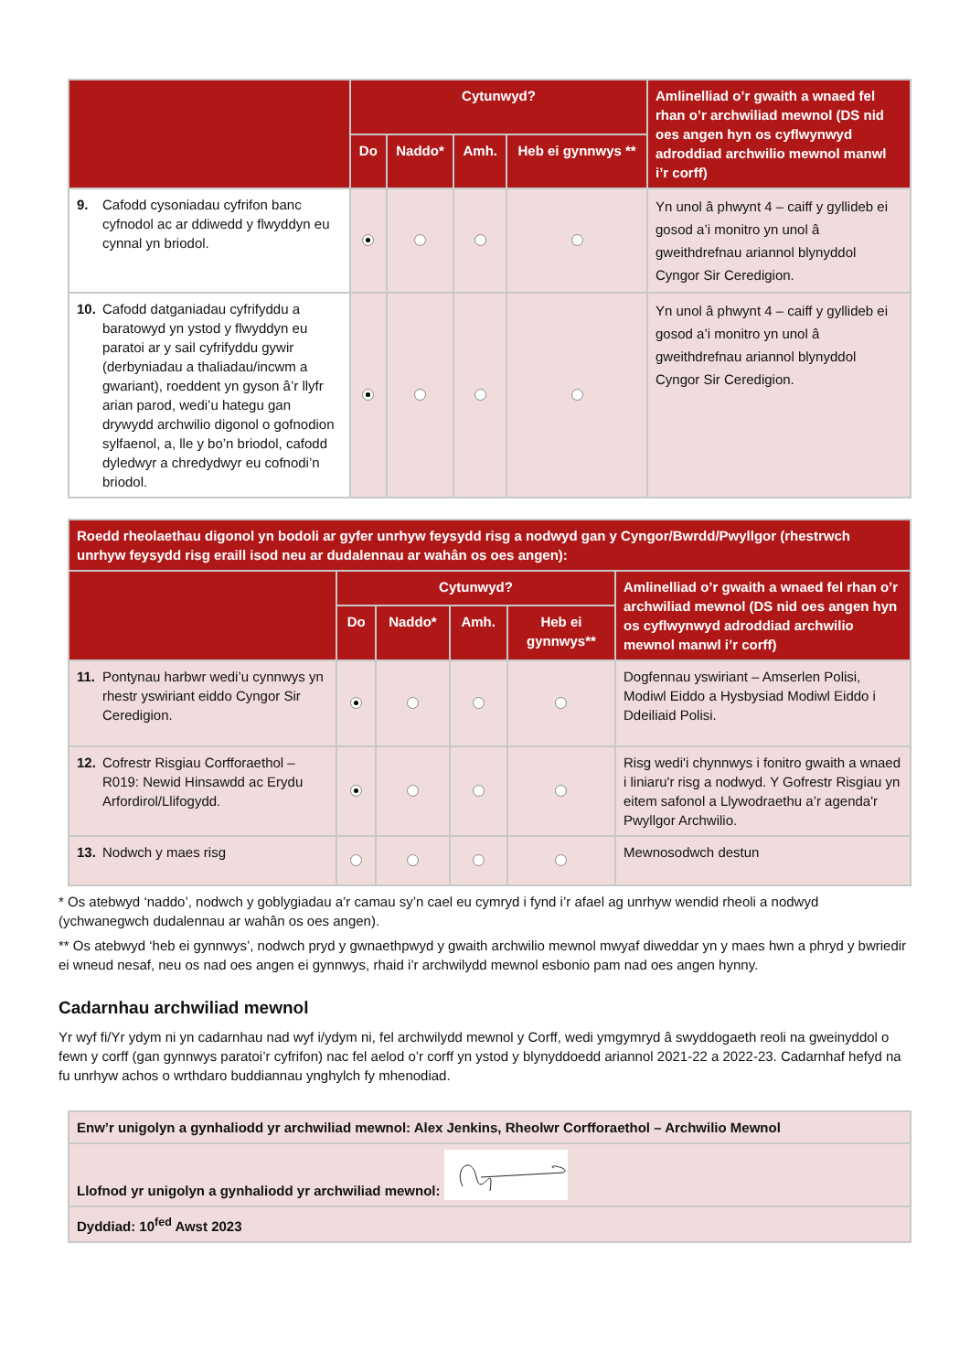| | Cytunwyd? | | | | Amlinelliad o’r gwaith a wnaed fel rhan o’r archwiliad mewnol (DS nid oes angen hyn os cyflwynwyd adroddiad archwilio mewnol manwl i’r corff) |
| --- | --- | --- | --- | --- | --- |
| | Do | Naddo* | Amh. | Heb ei gynnwys ** | |
| 9. Cafodd cysoniadau cyfrifon banc cyfnodol ac ar ddiwedd y flwyddyn eu cynnal yn briodol. | | | | | Yn unol â phwynt 4 – caiff y gyllideb ei gosod a’i monitro yn unol â gweithdrefnau ariannol blynyddol Cyngor Sir Ceredigion. |
| 10. Cafodd datganiadau cyfrifyddu a baratowyd yn ystod y flwyddyn eu paratoi ar y sail cyfrifyddu gywir (derbyniadau a thaliadau/incwm a gwariant), roeddent yn gyson â’r llyfr arian parod, wedi’u hategu gan drywydd archwilio digonol o gofnodion sylfaenol, a, lle y bo’n briodol, cafodd dyledwyr a chredydwyr eu cofnodi’n briodol. | | | | | Yn unol â phwynt 4 – caiff y gyllideb ei gosod a’i monitro yn unol â gweithdrefnau ariannol blynyddol Cyngor Sir Ceredigion. |
| Roedd rheolaethau digonol yn bodoli ar gyfer unrhyw feysydd risg a nodwyd gan y Cyngor/Bwrdd/Pwyllgor (rhestrwch unrhyw feysydd risg eraill isod neu ar dudalennau ar wahân os oes angen): | | | | | |
| --- | --- | --- | --- | --- | --- |
| | Cytunwyd? | | | | Amlinelliad o’r gwaith a wnaed fel rhan o’r archwiliad mewnol (DS nid oes angen hyn os cyflwynwyd adroddiad archwilio mewnol manwl i’r corff) |
| | Do | Naddo* | Amh. | Heb ei gynnwys** | |
| 11. Pontynau harbwr wedi’u cynnwys yn rhestr yswiriant eiddo Cyngor Sir Ceredigion. | | | | | Dogfennau yswiriant – Amserlen Polisi, Modiwl Eiddo a Hysbysiad Modiwl Eiddo i Ddeiliaid Polisi. |
| 12. Cofrestr Risgiau Corfforaethol – R019: Newid Hinsawdd ac Erydu Arfordirol/Llifogydd. | | | | | Risg wedi'i chynnwys i fonitro gwaith a wnaed i liniaru'r risg a nodwyd. Y Gofrestr Risgiau yn eitem safonol a Llywodraethu a’r agenda'r Pwyllgor Archwilio. |
| 13. Nodwch y maes risg | | | | | Mewnosodwch destun |
* Os atebwyd ‘naddo’, nodwch y goblygiadau a’r camau sy’n cael eu cymryd i fynd i’r afael ag unrhyw wendid rheoli a nodwyd (ychwanegwch dudalennau ar wahân os oes angen).
** Os atebwyd ‘heb ei gynnwys’, nodwch pryd y gwnaethpwyd y gwaith archwilio mewnol mwyaf diweddar yn y maes hwn a phryd y bwriedir ei wneud nesaf, neu os nad oes angen ei gynnwys, rhaid i’r archwilydd mewnol esbonio pam nad oes angen hynny.
Cadarnhau archwiliad mewnol
Yr wyf fi/Yr ydym ni yn cadarnhau nad wyf i/ydym ni, fel archwilydd mewnol y Corff, wedi ymgymryd â swyddogaeth reoli na gweinyddol o fewn y corff (gan gynnwys paratoi’r cyfrifon) nac fel aelod o’r corff yn ystod y blynyddoedd ariannol 2021-22 a 2022-23. Cadarnhaf hefyd na fu unrhyw achos o wrthdaro buddiannau ynghylch fy mhenodiad.
| Enw’r unigolyn a gynhaliodd yr archwiliad mewnol: Alex Jenkins, Rheolwr Corfforaethol – Archwilio Mewnol |
| Llofnod yr unigolyn a gynhaliodd yr archwiliad mewnol: |
| Dyddiad: 10<sup>fed</sup> Awst 2023 |